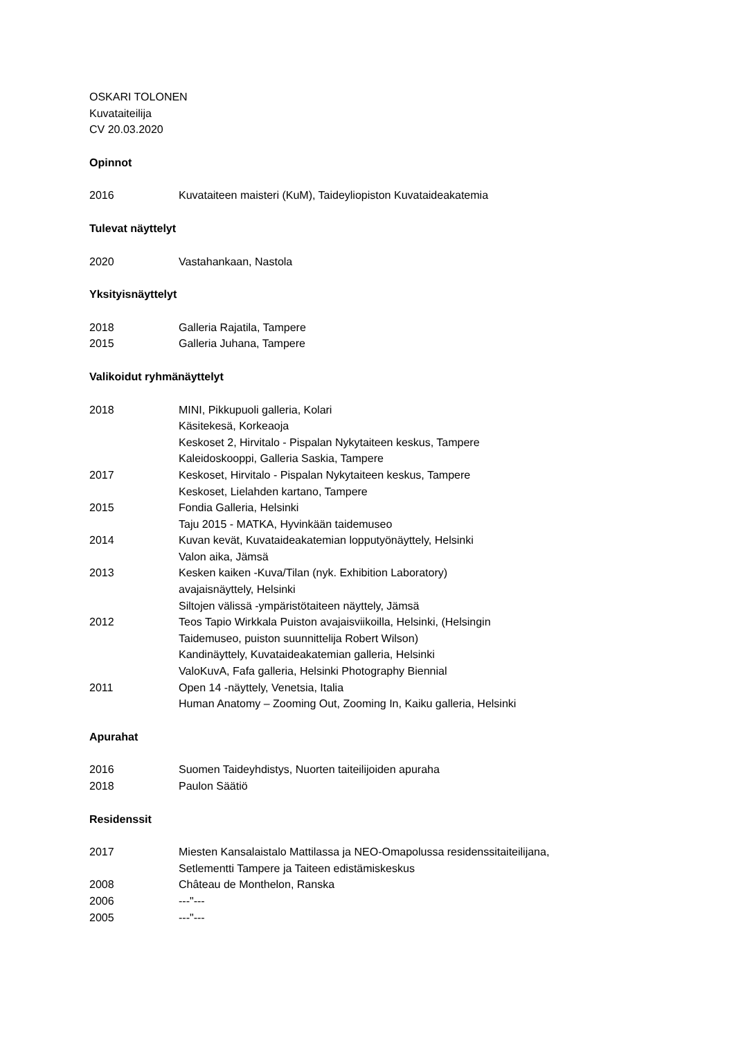OSKARI TOLONEN
Kuvataiteilija
CV 20.03.2020
Opinnot
2016 Kuvataiteen maisteri (KuM), Taideyliopiston Kuvataideakatemia
Tulevat näyttelyt
2020 Vastahankaan, Nastola
Yksityisnäyttelyt
2018 Galleria Rajatila, Tampere
2015 Galleria Juhana, Tampere
Valikoidut ryhmänäyttelyt
2018 MINI, Pikkupuoli galleria, Kolari
Käsitekesä, Korkeaoja
Keskoset 2, Hirvitalo - Pispalan Nykytaiteen keskus, Tampere
Kaleidoskooppi, Galleria Saskia, Tampere
2017 Keskoset, Hirvitalo - Pispalan Nykytaiteen keskus, Tampere
Keskoset, Lielahden kartano, Tampere
2015 Fondia Galleria, Helsinki
Taju 2015 - MATKA, Hyvinkään taidemuseo
2014 Kuvan kevät, Kuvataideakatemian lopputyönäyttely, Helsinki
Valon aika, Jämsä
2013 Kesken kaiken -Kuva/Tilan (nyk. Exhibition Laboratory)
avajaisnäyttely, Helsinki
Siltojen välissä -ympäristötaiteen näyttely, Jämsä
2012 Teos Tapio Wirkkala Puiston avajaisviikoilla, Helsinki, (Helsingin
Taidemuseo, puiston suunnittelija Robert Wilson)
Kandinäyttely, Kuvataideakatemian galleria, Helsinki
ValoKuvA, Fafa galleria, Helsinki Photography Biennial
2011 Open 14 -näyttely, Venetsia, Italia
Human Anatomy – Zooming Out, Zooming In, Kaiku galleria, Helsinki
Apurahat
2016 Suomen Taideyhdistys, Nuorten taiteilijoiden apuraha
2018 Paulon Säätiö
Residenssit
2017 Miesten Kansalaistalo Mattilassa ja NEO-Omapolussa residenssitaiteilijana,
Setlementti Tampere ja Taiteen edistämiskeskus
2008 Château de Monthelon, Ranska
2006 ---"---
2005 ---"---